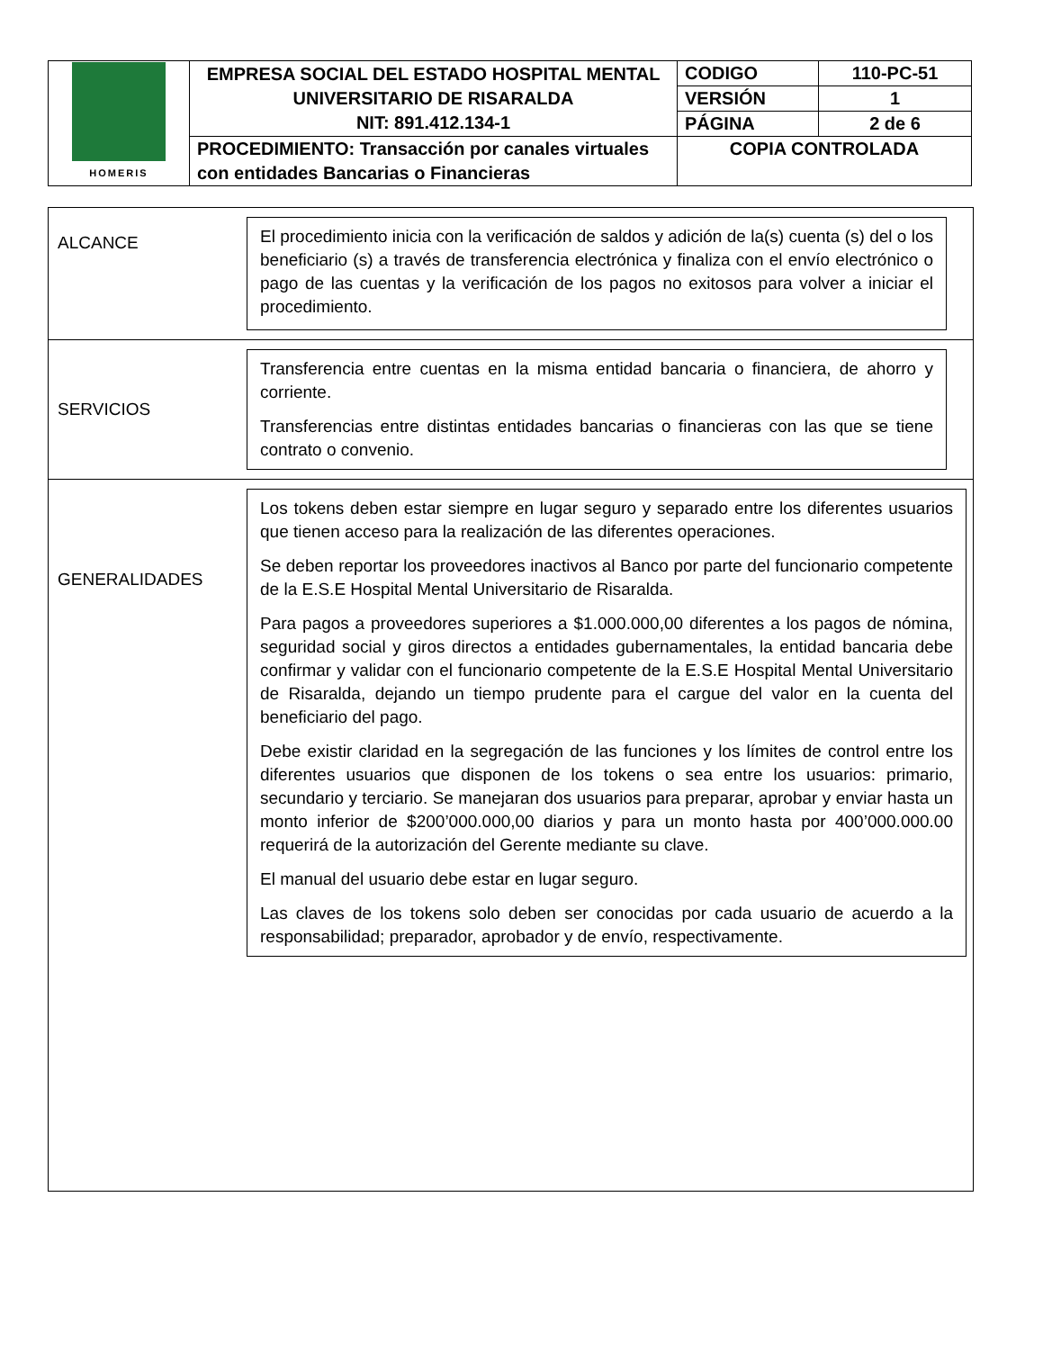| HOMERIS | EMPRESA SOCIAL DEL ESTADO HOSPITAL MENTAL UNIVERSITARIO DE RISARALDA NIT: 891.412.134-1 | CODIGO | 110-PC-51 |
| | | VERSIÓN | 1 |
| | | PÁGINA | 2 de 6 |
| | PROCEDIMIENTO: Transacción por canales virtuales con entidades Bancarias o Financieras | COPIA CONTROLADA | |
ALCANCE
El procedimiento inicia con la verificación de saldos y adición de la(s) cuenta (s) del o los beneficiario (s) a través de transferencia electrónica y finaliza con el envío electrónico o pago de las cuentas y la verificación de los pagos no exitosos para volver a iniciar el procedimiento.
SERVICIOS
Transferencia entre cuentas en la misma entidad bancaria o financiera, de ahorro y corriente.
Transferencias entre distintas entidades bancarias o financieras con las que se tiene contrato o convenio.
GENERALIDADES
Los tokens deben estar siempre en lugar seguro y separado entre los diferentes usuarios que tienen acceso para la realización de las diferentes operaciones.
Se deben reportar los proveedores inactivos al Banco por parte del funcionario competente de la E.S.E Hospital Mental Universitario de Risaralda.
Para pagos a proveedores superiores a $1.000.000,00 diferentes a los pagos de nómina, seguridad social y giros directos a entidades gubernamentales, la entidad bancaria debe confirmar y validar con el funcionario competente de la E.S.E Hospital Mental Universitario de Risaralda, dejando un tiempo prudente para el cargue del valor en la cuenta del beneficiario del pago.
Debe existir claridad en la segregación de las funciones y los límites de control entre los diferentes usuarios que disponen de los tokens o sea entre los usuarios: primario, secundario y terciario. Se manejaran dos usuarios para preparar, aprobar y enviar hasta un monto inferior de $200’000.000,00 diarios y para un monto hasta por 400’000.000.00 requerirá de la autorización del Gerente mediante su clave.
El manual del usuario debe estar en lugar seguro.
Las claves de los tokens solo deben ser conocidas por cada usuario de acuerdo a la responsabilidad; preparador, aprobador y de envío, respectivamente.